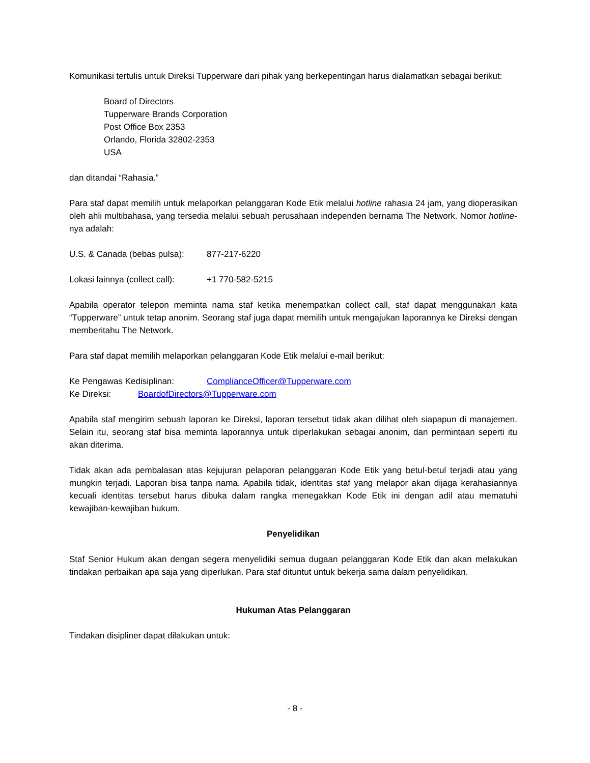Komunikasi tertulis untuk Direksi Tupperware dari pihak yang berkepentingan harus dialamatkan sebagai berikut:
Board of Directors
Tupperware Brands Corporation
Post Office Box 2353
Orlando, Florida 32802-2353
USA
dan ditandai “Rahasia.”
Para staf dapat memilih untuk melaporkan pelanggaran Kode Etik melalui hotline rahasia 24 jam, yang dioperasikan oleh ahli multibahasa, yang tersedia melalui sebuah perusahaan independen bernama The Network. Nomor hotline-nya adalah:
U.S. & Canada (bebas pulsa): 877-217-6220
Lokasi lainnya (collect call): +1 770-582-5215
Apabila operator telepon meminta nama staf ketika menempatkan collect call, staf dapat menggunakan kata “Tupperware” untuk tetap anonim. Seorang staf juga dapat memilih untuk mengajukan laporannya ke Direksi dengan memberitahu The Network.
Para staf dapat memilih melaporkan pelanggaran Kode Etik melalui e-mail berikut:
Ke Pengawas Kedisiplinan: ComplianceOfficer@Tupperware.com
Ke Direksi: BoardofDirectors@Tupperware.com
Apabila staf mengirim sebuah laporan ke Direksi, laporan tersebut tidak akan dilihat oleh siapapun di manajemen. Selain itu, seorang staf bisa meminta laporannya untuk diperlakukan sebagai anonim, dan permintaan seperti itu akan diterima.
Tidak akan ada pembalasan atas kejujuran pelaporan pelanggaran Kode Etik yang betul-betul terjadi atau yang mungkin terjadi. Laporan bisa tanpa nama. Apabila tidak, identitas staf yang melapor akan dijaga kerahasiannya kecuali identitas tersebut harus dibuka dalam rangka menegakkan Kode Etik ini dengan adil atau mematuhi kewajiban-kewajiban hukum.
Penyelidikan
Staf Senior Hukum akan dengan segera menyelidiki semua dugaan pelanggaran Kode Etik dan akan melakukan tindakan perbaikan apa saja yang diperlukan. Para staf dituntut untuk bekerja sama dalam penyelidikan.
Hukuman Atas Pelanggaran
Tindakan disipliner dapat dilakukan untuk:
- 8 -